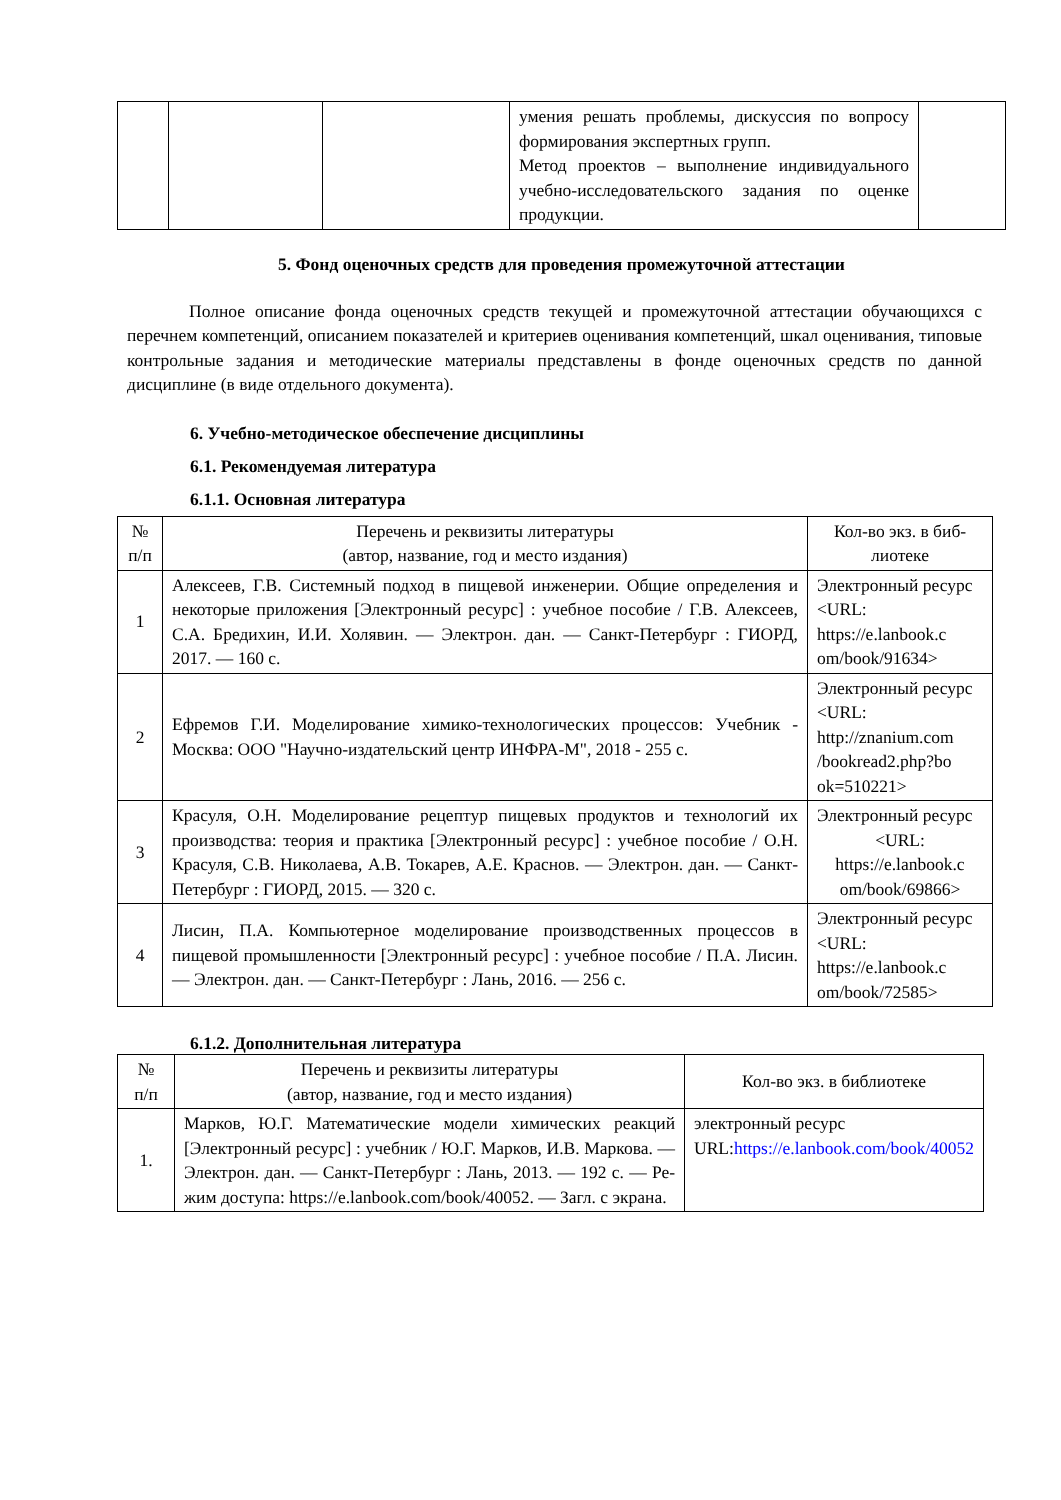| | | | умения решать проблемы, дискуссия по вопросу формирования экспертных групп. Метод проектов – выполнение индивиду­ального учебно-исследовательского зада­ния по оценке продукции. | |
5. Фонд оценочных средств для проведения промежуточной аттестации
Полное описание фонда оценочных средств текущей и промежуточной аттестации обучающихся с перечнем компетенций, описанием показателей и критериев оценивания компетенций, шкал оценивания, типовые контрольные задания и методические материалы представлены в фонде оценочных средств по данной дисциплине (в виде отдельного доку­мента).
6. Учебно-методическое обеспечение дисциплины
6.1. Рекомендуемая литература
6.1.1. Основная литература
| № п/п | Перечень и реквизиты литературы (автор, название, год и место издания) | Кол-во экз. в биб­лиотеке |
| --- | --- | --- |
| 1 | Алексеев, Г.В. Системный подход в пищевой инженерии. Общие определения и некоторые приложения [Электронный ресурс] : учебное пособие / Г.В. Алексеев, С.А. Бредихин, И.И. Холявин. — Электрон. дан. — Санкт-Петербург : ГИОРД, 2017. — 160 с. | Электронный ре­сурс <URL: https://e.lanbook.c om/book/91634> |
| 2 | Ефремов Г.И. Моделирование химико-технологических процессов: Учебник - Москва: ООО "Научно-издательский центр ИНФРА-М", 2018 - 255 с. | Электронный ре­сурс <URL: http://znanium.com /bookread2.php?bo ok=510221> |
| 3 | Красуля, О.Н. Моделирование рецептур пищевых продуктов и тех­нологий их производства: теория и практика [Электронный ресурс] : учебное пособие / О.Н. Красуля, С.В. Николаева, А.В. Токарев, А.Е. Краснов. — Электрон. дан. — Санкт-Петербург : ГИОРД, 2015. — 320 с. | Электронный ре­сурс <URL: https://e.lanbook.c om/book/69866> |
| 4 | Лисин, П.А. Компьютерное моделирование производственных про­цессов в пищевой промышленности [Электронный ресурс] : учеб­ное пособие / П.А. Лисин. — Электрон. дан. — Санкт-Петербург : Лань, 2016. — 256 с. | Электронный ре­сурс <URL: https://e.lanbook.c om/book/72585> |
6.1.2. Дополнительная литература
| № п/п | Перечень и реквизиты литературы (автор, название, год и место издания) | Кол-во экз. в библиотеке |
| --- | --- | --- |
| 1. | Марков, Ю.Г. Математические модели химических реакций [Электронный ресурс] : учебник / Ю.Г. Марков, И.В. Маркова. — Электрон. дан. — Санкт-Петербург : Лань, 2013. — 192 с. — Ре­жим доступа: https://e.lanbook.com/book/40052. — Загл. с экрана. | электронный ре­сурс URL: https://e.lanbook.com/book/40052 |